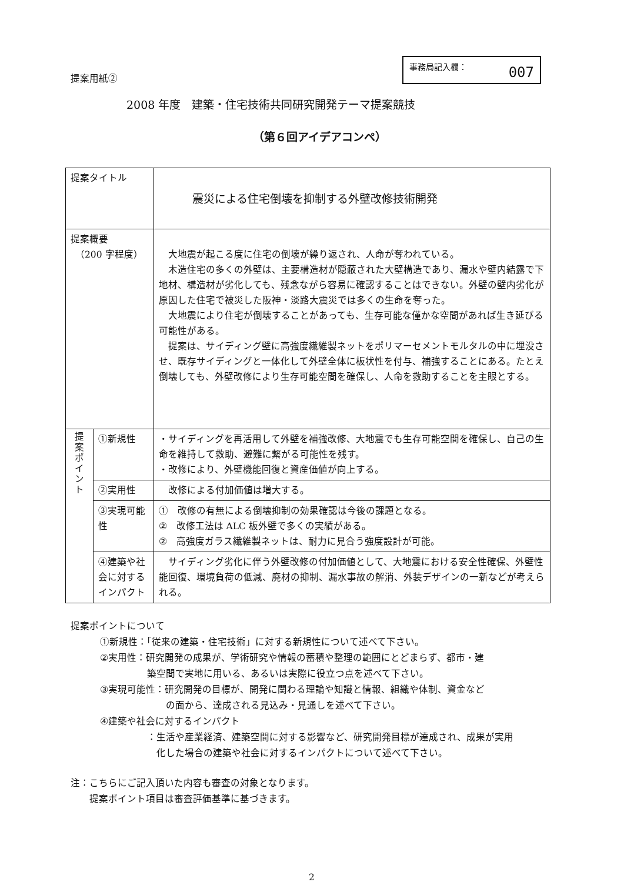提案用紙②
事務局記入欄： 007
2008 年度　建築・住宅技術共同研究開発テーマ提案競技
（第６回アイデアコンペ）
| 提案タイトル | | 震災による住宅倒壊を抑制する外壁改修技術開発 |
| 提案概要 （200 字程度） | | 大地震が起こる度に住宅の倒壊が繰り返され、人命が奪われている。 木造住宅の多くの外壁は、主要構造材が隠蔽された大壁構造であり、漏水や壁内結露で下地材、構造材が劣化しても、残念ながら容易に確認することはできない。外壁の壁内劣化が原因した住宅で被災した阪神・淡路大震災では多くの生命を奪った。 大地震により住宅が倒壊することがあっても、生存可能な僅かな空間があれば生き延びる可能性がある。 提案は、サイディング壁に高強度繊維製ネットをポリマーセメントモルタルの中に埋没させ、既存サイディングと一体化して外壁全体に板状性を付与、補強することにある。たとえ倒壊しても、外壁改修により生存可能空間を確保し、人命を救助することを主眼とする。 |
| 提 案 ポ イ ン ト | ①新規性 | ・サイディングを再活用して外壁を補強改修、大地震でも生存可能空間を確保し、自己の生命を維持して救助、避難に繋がる可能性を残す。 ・改修により、外壁機能回復と資産価値が向上する。 |
| | ②実用性 | 改修による付加価値は増大する。 |
| | ③実現可能性 | ① 改修の有無による倒壊抑制の効果確認は今後の課題となる。 ② 改修工法は ALC 板外壁で多くの実績がある。 ② 高強度ガラス繊維製ネットは、耐力に見合う強度設計が可能。 |
| | ④建築や社会に対するインパクト | サイディング劣化に伴う外壁改修の付加価値として、大地震における安全性確保、外壁性能回復、環境負荷の低減、廃材の抑制、漏水事故の解消、外装デザインの一新などが考えられる。 |
提案ポイントについて
①新規性：「従来の建築・住宅技術」に対する新規性について述べて下さい。
②実用性：研究開発の成果が、学術研究や情報の蓄積や整理の範囲にとどまらず、都市・建
　　　　　築空間で実地に用いる、あるいは実際に役立つ点を述べて下さい。
③実現可能性：研究開発の目標が、開発に関わる理論や知識と情報、組織や体制、資金など
　　　　　　　の面から、達成される見込み・見通しを述べて下さい。
④建築や社会に対するインパクト
　　　　　：生活や産業経済、建築空間に対する影響など、研究開発目標が達成され、成果が実用
　　　　　　化した場合の建築や社会に対するインパクトについて述べて下さい。
注：こちらにご記入頂いた内容も審査の対象となります。
　　提案ポイント項目は審査評価基準に基づきます。
2